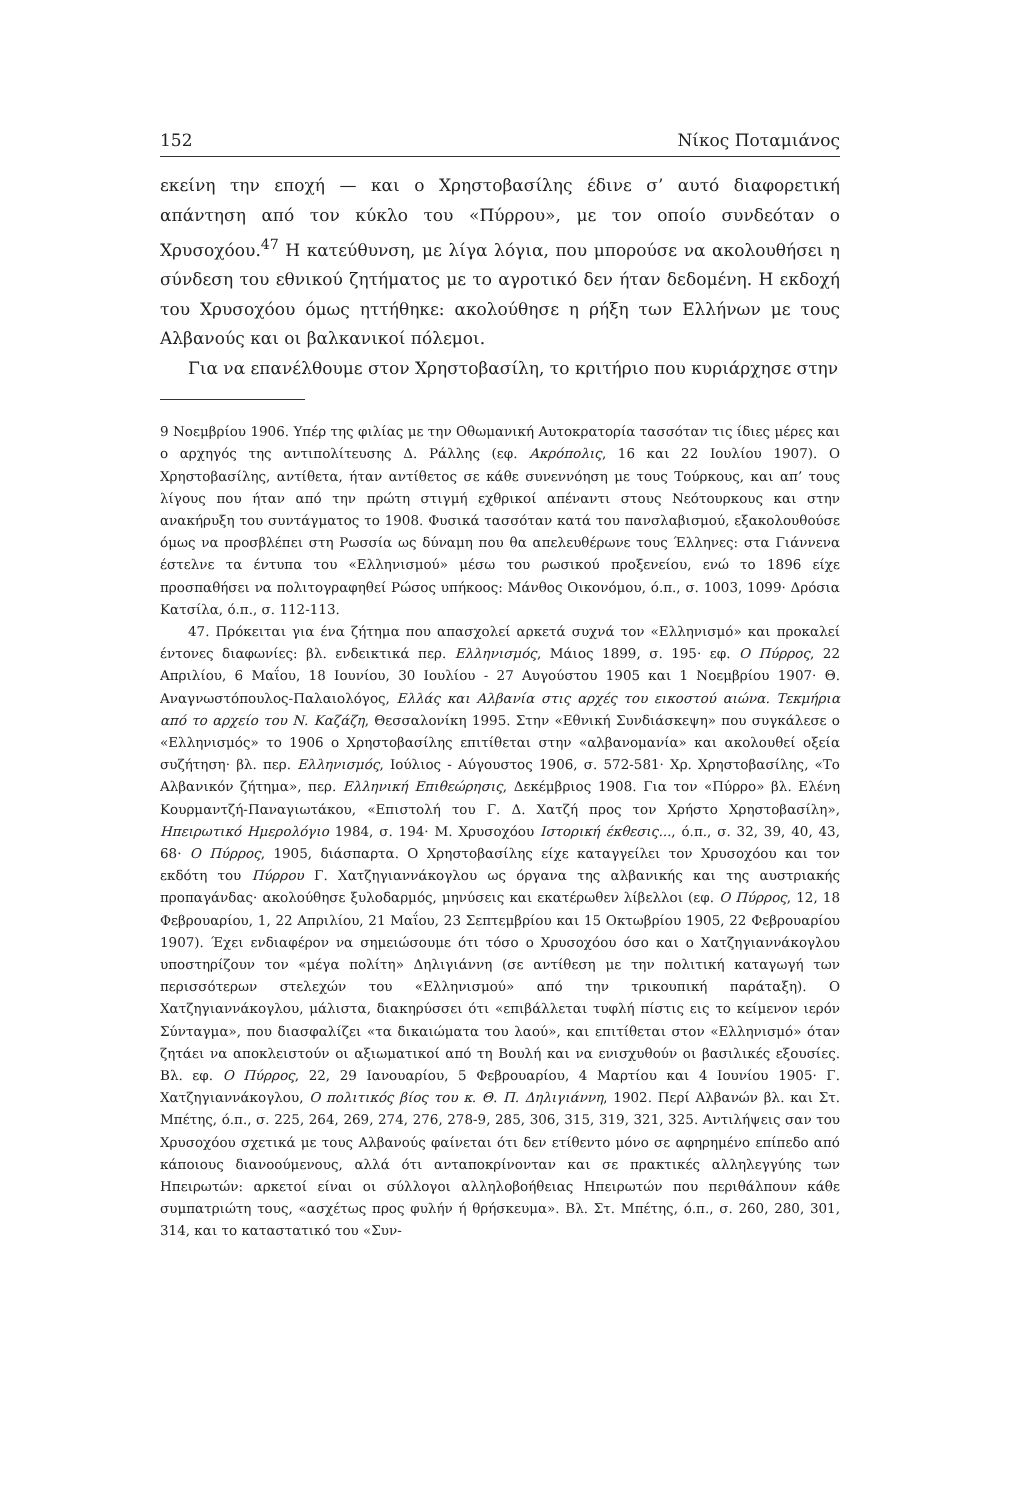152 Νίκος Ποταμιάνος
εκείνη την εποχή — και ο Χρηστοβασίλης έδινε σ’ αυτό διαφορετική απάντηση από τον κύκλο του «Πύρρου», με τον οποίο συνδεόταν ο Χρυσοχόου.<sup>47</sup> Η κατεύθυνση, με λίγα λόγια, που μπορούσε να ακολουθήσει η σύνδεση του εθνικού ζητήματος με το αγροτικό δεν ήταν δεδομένη. Η εκδοχή του Χρυσοχόου όμως ηττήθηκε: ακολούθησε η ρήξη των Ελλήνων με τους Αλβανούς και οι βαλκανικοί πόλεμοι.
Για να επανέλθουμε στον Χρηστοβασίλη, το κριτήριο που κυριάρχησε στην
9 Νοεμβρίου 1906. Υπέρ της φιλίας με την Οθωμανική Αυτοκρατορία τασσόταν τις ίδιες μέρες και ο αρχηγός της αντιπολίτευσης Δ. Ράλλης (εφ. Ακρόπολις, 16 και 22 Ιουλίου 1907). Ο Χρηστοβασίλης, αντίθετα, ήταν αντίθετος σε κάθε συνεννόηση με τους Τούρκους, και απ’ τους λίγους που ήταν από την πρώτη στιγμή εχθρικοί απέναντι στους Νεότουρκους και στην ανακήρυξη του συντάγματος το 1908. Φυσικά τασσόταν κατά του πανσλαβισμού, εξακολουθούσε όμως να προσβλέπει στη Ρωσσία ως δύναμη που θα απελευθέρωνε τους Έλληνες: στα Γιάννενα έστελνε τα έντυπα του «Ελληνισμού» μέσω του ρωσικού προξενείου, ενώ το 1896 είχε προσπαθήσει να πολιτογραφηθεί Ρώσος υπήκοος: Μάνθος Οικονόμου, ό.π., σ. 1003, 1099· Δρόσια Κατσίλα, ό.π., σ. 112-113.
47. Πρόκειται για ένα ζήτημα που απασχολεί αρκετά συχνά τον «Ελληνισμό» και προκαλεί έντονες διαφωνίες: βλ. ενδεικτικά περ. Ελληνισμός, Μάιος 1899, σ. 195· εφ. Ο Πύρρος, 22 Απριλίου, 6 Μαΐου, 18 Ιουνίου, 30 Ιουλίου - 27 Αυγούστου 1905 και 1 Νοεμβρίου 1907· Θ. Αναγνωστόπουλος-Παλαιολόγος, Ελλάς και Αλβανία στις αρχές του εικοστού αιώνα. Τεκμήρια από το αρχείο του Ν. Καζάζη, Θεσσαλονίκη 1995. Στην «Εθνική Συνδιάσκεψη» που συγκάλεσε ο «Ελληνισμός» το 1906 ο Χρηστοβασίλης επιτίθεται στην «αλβανομανία» και ακολουθεί οξεία συζήτηση· βλ. περ. Ελληνισμός, Ιούλιος - Αύγουστος 1906, σ. 572-581· Χρ. Χρηστοβασίλης, «Το Αλβανικόν ζήτημα», περ. Ελληνική Επιθεώρησις, Δεκέμβριος 1908. Για τον «Πύρρο» βλ. Ελένη Κουρμαντζή-Παναγιωτάκου, «Επιστολή του Γ. Δ. Χατζή προς τον Χρήστο Χρηστοβασίλη», Ηπειρωτικό Ημερολόγιο 1984, σ. 194· Μ. Χρυσοχόου Ιστορική έκθεσις..., ό.π., σ. 32, 39, 40, 43, 68· Ο Πύρρος, 1905, διάσπαρτα. Ο Χρηστοβασίλης είχε καταγγείλει τον Χρυσοχόου και τον εκδότη του Πύρρου Γ. Χατζηγιαννάκογλου ως όργανα της αλβανικής και της αυστριακής προπαγάνδας· ακολούθησε ξυλοδαρμός, μηνύσεις και εκατέρωθεν λίβελλοι (εφ. Ο Πύρρος, 12, 18 Φεβρουαρίου, 1, 22 Απριλίου, 21 Μαΐου, 23 Σεπτεμβρίου και 15 Οκτωβρίου 1905, 22 Φεβρουαρίου 1907). Έχει ενδιαφέρον να σημειώσουμε ότι τόσο ο Χρυσοχόου όσο και ο Χατζηγιαννάκογλου υποστηρίζουν τον «μέγα πολίτη» Δηλιγιάννη (σε αντίθεση με την πολιτική καταγωγή των περισσότερων στελεχών του «Ελληνισμού» από την τρικουπική παράταξη). Ο Χατζηγιαννάκογλου, μάλιστα, διακηρύσσει ότι «επιβάλλεται τυφλή πίστις εις το κείμενον ιερόν Σύνταγμα», που διασφαλίζει «τα δικαιώματα του λαού», και επιτίθεται στον «Ελληνισμό» όταν ζητάει να αποκλειστούν οι αξιωματικοί από τη Βουλή και να ενισχυθούν οι βασιλικές εξουσίες. Βλ. εφ. Ο Πύρρος, 22, 29 Ιανουαρίου, 5 Φεβρουαρίου, 4 Μαρτίου και 4 Ιουνίου 1905· Γ. Χατζηγιαννάκογλου, Ο πολιτικός βίος του κ. Θ. Π. Δηλιγιάννη, 1902. Περί Αλβανών βλ. και Στ. Μπέτης, ό.π., σ. 225, 264, 269, 274, 276, 278-9, 285, 306, 315, 319, 321, 325. Αντιλήψεις σαν του Χρυσοχόου σχετικά με τους Αλβανούς φαίνεται ότι δεν ετίθεντο μόνο σε αφηρημένο επίπεδο από κάποιους διανοούμενους, αλλά ότι ανταποκρίνονταν και σε πρακτικές αλληλεγγύης των Ηπειρωτών: αρκετοί είναι οι σύλλογοι αλληλοβοήθειας Ηπειρωτών που περιθάλπουν κάθε συμπατριώτη τους, «ασχέτως προς φυλήν ή θρήσκευμα». Βλ. Στ. Μπέτης, ό.π., σ. 260, 280, 301, 314, και το καταστατικό του «Συν-